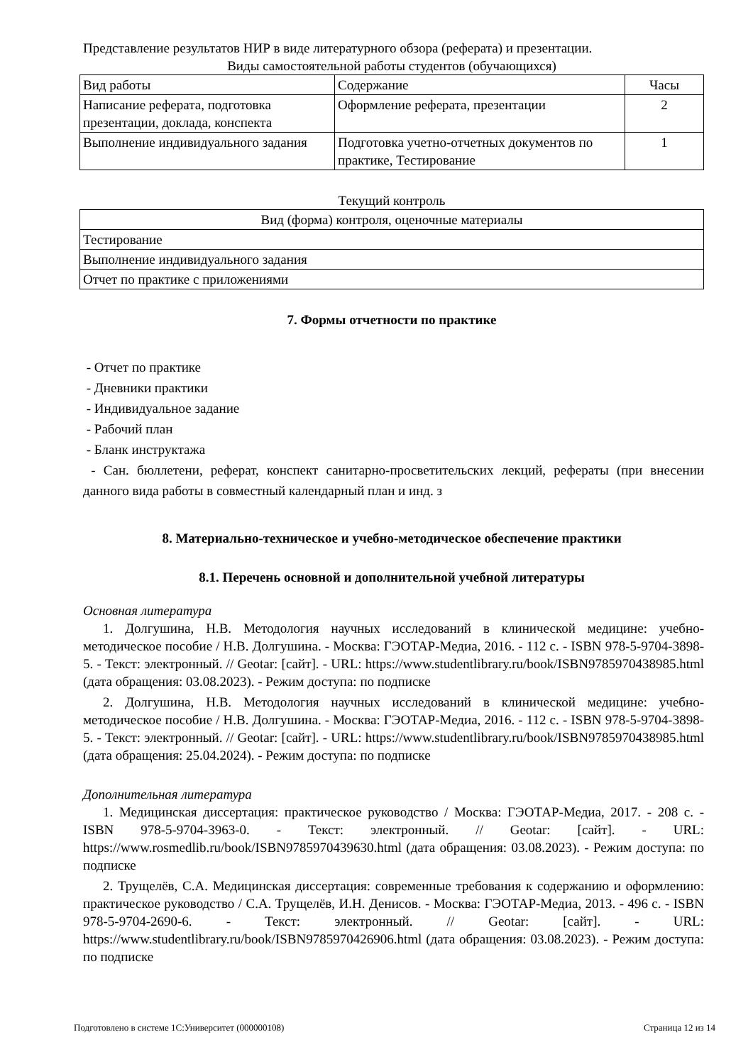Представление результатов НИР в виде литературного обзора (реферата) и презентации.
Виды самостоятельной работы студентов (обучающихся)
| Вид работы | Содержание | Часы |
| Написание реферата, подготовка презентации, доклада, конспекта | Оформление реферата, презентации | 2 |
| Выполнение индивидуального задания | Подготовка учетно-отчетных документов по практике, Тестирование | 1 |
Текущий контроль
| Вид (форма) контроля, оценочные материалы |
| Тестирование |
| Выполнение индивидуального задания |
| Отчет по практике с приложениями |
7. Формы отчетности по практике
- Отчет по практике
- Дневники практики
- Индивидуальное задание
- Рабочий план
- Бланк инструктажа
- Сан. бюллетени, реферат, конспект санитарно-просветительских лекций, рефераты (при внесении данного вида работы в совместный календарный план и инд. з
8. Материально-техническое и учебно-методическое обеспечение практики
8.1. Перечень основной и дополнительной учебной литературы
Основная литература
1. Долгушина, Н.В. Методология научных исследований в клинической медицине: учебно-методическое пособие / Н.В. Долгушина. - Москва: ГЭОТАР-Медиа, 2016. - 112 с. - ISBN 978-5-9704-3898-5. - Текст: электронный. // Geotar: [сайт]. - URL: https://www.studentlibrary.ru/book/ISBN9785970438985.html (дата обращения: 03.08.2023). - Режим доступа: по подписке
2. Долгушина, Н.В. Методология научных исследований в клинической медицине: учебно-методическое пособие / Н.В. Долгушина. - Москва: ГЭОТАР-Медиа, 2016. - 112 с. - ISBN 978-5-9704-3898-5. - Текст: электронный. // Geotar: [сайт]. - URL: https://www.studentlibrary.ru/book/ISBN9785970438985.html (дата обращения: 25.04.2024). - Режим доступа: по подписке
Дополнительная литература
1. Медицинская диссертация: практическое руководство / Москва: ГЭОТАР-Медиа, 2017. - 208 с. - ISBN 978-5-9704-3963-0. - Текст: электронный. // Geotar: [сайт]. - URL: https://www.rosmedlib.ru/book/ISBN9785970439630.html (дата обращения: 03.08.2023). - Режим доступа: по подписке
2. Трущелёв, С.А. Медицинская диссертация: современные требования к содержанию и оформлению: практическое руководство / С.А. Трущелёв, И.Н. Денисов. - Москва: ГЭОТАР-Медиа, 2013. - 496 с. - ISBN 978-5-9704-2690-6. - Текст: электронный. // Geotar: [сайт]. - URL: https://www.studentlibrary.ru/book/ISBN9785970426906.html (дата обращения: 03.08.2023). - Режим доступа: по подписке
Подготовлено в системе 1С:Университет (000000108) Страница 12 из 14